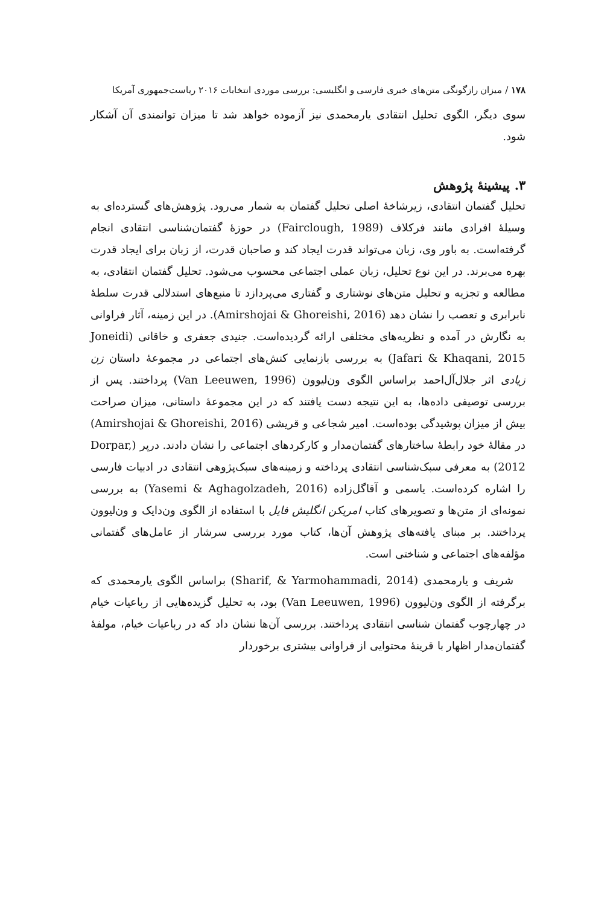۱۷۸ / میزان رازگونگی متن‌های خبری فارسی و انگلیسی: بررسی موردی انتخابات ۲۰۱۶ ریاست‌جمهوری آمریکا
سوی دیگر، الگوی تحلیل انتقادی یارمحمدی نیز آزموده خواهد شد تا میزان توانمندی آن آشکار شود.
۳. پیشینهٔ پژوهش
تحلیل گفتمان انتقادی، زیرشاخهٔ اصلی تحلیل گفتمان به شمار می‌رود. پژوهش‌های گسترده‌ای به وسیلهٔ افرادی مانند فرکلاف (Fairclough, 1989) در حوزهٔ گفتمان‌شناسی انتقادی انجام گرفته‌است. به باور وی، زبان می‌تواند قدرت ایجاد کند و صاحبان قدرت، از زبان برای ایجاد قدرت بهره می‌برند. در این نوع تحلیل، زبان عملی اجتماعی محسوب می‌شود. تحلیل گفتمان انتقادی، به مطالعه و تجزیه و تحلیل متن‌های نوشتاری و گفتاری می‌پردازد تا منبع‌های استدلالی قدرت سلطهٔ نابرابری و تعصب را نشان دهد (Amirshojai & Ghoreishi, 2016). در این زمینه، آثار فراوانی به نگارش در آمده و نظریه‌های مختلفی ارائه گردیده‌است. جنیدی جعفری و خاقانی (Joneidi Jafari & Khaqani, 2015) به بررسی بازنمایی کنش‌های اجتماعی در مجموعهٔ داستان زن زیادی اثر جلال‌آل‌احمد براساس الگوی ون‌لیوون (Van Leeuwen, 1996) پرداختند. پس از بررسی توصیفی داده‌ها، به این نتیجه دست یافتند که در این مجموعهٔ داستانی، میزان صراحت بیش از میزان پوشیدگی بوده‌است. امیر شجاعی و قریشی (Amirshojai & Ghoreishi, 2016) در مقالهٔ خود رابطهٔ ساختارهای گفتمان‌مدار و کارکردهای اجتماعی را نشان دادند. درپر (Dorpar, 2012) به معرفی سبک‌شناسی انتقادی پرداخته و زمینه‌های سبک‌پژوهی انتقادی در ادبیات فارسی را اشاره کرده‌است. یاسمی و آقاگل‌زاده (Yasemi & Aghagolzadeh, 2016) به بررسی نمونه‌ای از متن‌ها و تصویرهای کتاب امریکن انگلیش فایل با استفاده از الگوی ون‌دایک و ون‌لیوون پرداختند. بر مبنای یافته‌های پژوهش آن‌ها، کتاب مورد بررسی سرشار از عامل‌های گفتمانی مؤلفه‌های اجتماعی و شناختی است.
شریف و یارمحمدی (Sharif, & Yarmohammadi, 2014) براساس الگوی یارمحمدی که برگرفته از الگوی ون‌لیوون (Van Leeuwen, 1996) بود، به تحلیل گزیده‌هایی از رباعیات خیام در چهارچوب گفتمان شناسی انتقادی پرداختند. بررسی آن‌ها نشان داد که در رباعیات خیام، مولفهٔ گفتمان‌مدار اظهار با قرینهٔ محتوایی از فراوانی بیشتری برخوردار